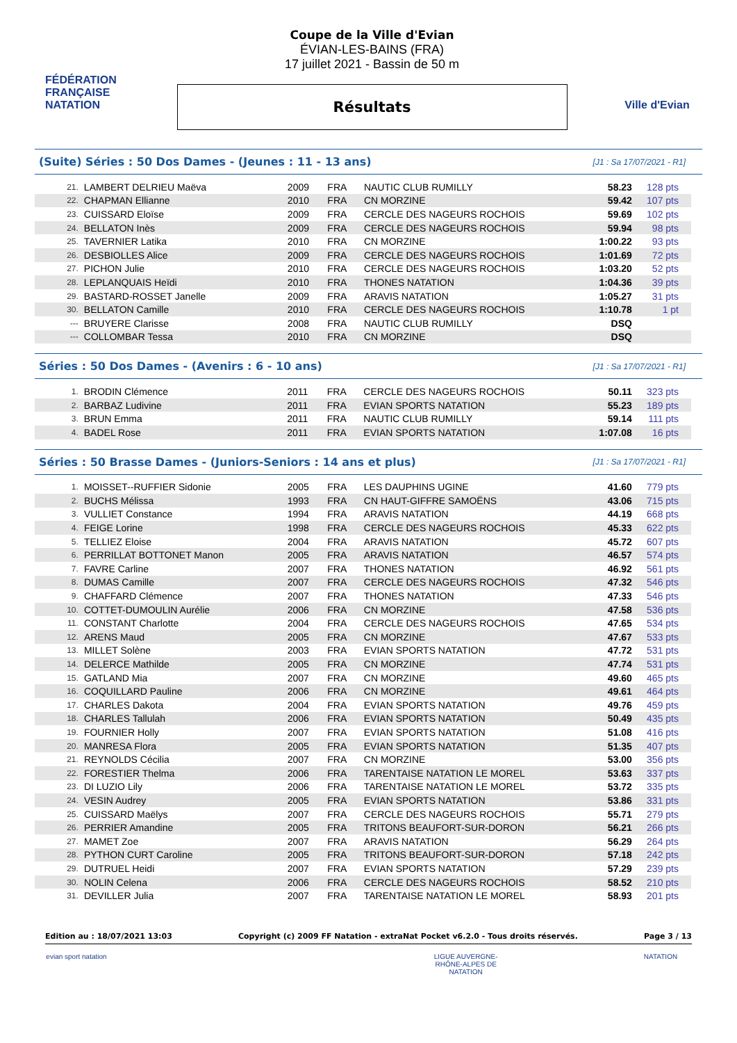FÉDÉRATION FRANÇAISE NATATION
Coupe de la Ville d'Evian
ÉVIAN-LES-BAINS (FRA)
17 juillet 2021 - Bassin de 50 m
Résultats
Ville d'Evian
(Suite) Séries : 50 Dos Dames - (Jeunes : 11 - 13 ans)
[J1 : Sa 17/07/2021 - R1]
| 21. | LAMBERT DELRIEU Maëva | 2009 | FRA | NAUTIC CLUB RUMILLY | 58.23 | 128 pts |
| 22. | CHAPMAN Ellianne | 2010 | FRA | CN MORZINE | 59.42 | 107 pts |
| 23. | CUISSARD Eloïse | 2009 | FRA | CERCLE DES NAGEURS ROCHOIS | 59.69 | 102 pts |
| 24. | BELLATON Inès | 2009 | FRA | CERCLE DES NAGEURS ROCHOIS | 59.94 | 98 pts |
| 25. | TAVERNIER Latika | 2010 | FRA | CN MORZINE | 1:00.22 | 93 pts |
| 26. | DESBIOLLES Alice | 2009 | FRA | CERCLE DES NAGEURS ROCHOIS | 1:01.69 | 72 pts |
| 27. | PICHON Julie | 2010 | FRA | CERCLE DES NAGEURS ROCHOIS | 1:03.20 | 52 pts |
| 28. | LEPLANQUAIS Heïdi | 2010 | FRA | THONES NATATION | 1:04.36 | 39 pts |
| 29. | BASTARD-ROSSET Janelle | 2009 | FRA | ARAVIS NATATION | 1:05.27 | 31 pts |
| 30. | BELLATON Camille | 2010 | FRA | CERCLE DES NAGEURS ROCHOIS | 1:10.78 | 1 pt |
| --- | BRUYERE Clarisse | 2008 | FRA | NAUTIC CLUB RUMILLY | DSQ | |
| --- | COLLOMBAR Tessa | 2010 | FRA | CN MORZINE | DSQ | |
Séries : 50 Dos Dames - (Avenirs : 6 - 10 ans)
[J1 : Sa 17/07/2021 - R1]
| 1. | BRODIN Clémence | 2011 | FRA | CERCLE DES NAGEURS ROCHOIS | 50.11 | 323 pts |
| 2. | BARBAZ Ludivine | 2011 | FRA | EVIAN SPORTS NATATION | 55.23 | 189 pts |
| 3. | BRUN Emma | 2011 | FRA | NAUTIC CLUB RUMILLY | 59.14 | 111 pts |
| 4. | BADEL Rose | 2011 | FRA | EVIAN SPORTS NATATION | 1:07.08 | 16 pts |
Séries : 50 Brasse Dames - (Juniors-Seniors : 14 ans et plus)
[J1 : Sa 17/07/2021 - R1]
| 1. | MOISSET--RUFFIER Sidonie | 2005 | FRA | LES DAUPHINS UGINE | 41.60 | 779 pts |
| 2. | BUCHS Mélissa | 1993 | FRA | CN HAUT-GIFFRE SAMOËNS | 43.06 | 715 pts |
| 3. | VULLIET Constance | 1994 | FRA | ARAVIS NATATION | 44.19 | 668 pts |
| 4. | FEIGE Lorine | 1998 | FRA | CERCLE DES NAGEURS ROCHOIS | 45.33 | 622 pts |
| 5. | TELLIEZ Eloise | 2004 | FRA | ARAVIS NATATION | 45.72 | 607 pts |
| 6. | PERRILLAT BOTTONET Manon | 2005 | FRA | ARAVIS NATATION | 46.57 | 574 pts |
| 7. | FAVRE Carline | 2007 | FRA | THONES NATATION | 46.92 | 561 pts |
| 8. | DUMAS Camille | 2007 | FRA | CERCLE DES NAGEURS ROCHOIS | 47.32 | 546 pts |
| 9. | CHAFFARD Clémence | 2007 | FRA | THONES NATATION | 47.33 | 546 pts |
| 10. | COTTET-DUMOULIN Aurélie | 2006 | FRA | CN MORZINE | 47.58 | 536 pts |
| 11. | CONSTANT Charlotte | 2004 | FRA | CERCLE DES NAGEURS ROCHOIS | 47.65 | 534 pts |
| 12. | ARENS Maud | 2005 | FRA | CN MORZINE | 47.67 | 533 pts |
| 13. | MILLET Solène | 2003 | FRA | EVIAN SPORTS NATATION | 47.72 | 531 pts |
| 14. | DELERCE Mathilde | 2005 | FRA | CN MORZINE | 47.74 | 531 pts |
| 15. | GATLAND Mia | 2007 | FRA | CN MORZINE | 49.60 | 465 pts |
| 16. | COQUILLARD Pauline | 2006 | FRA | CN MORZINE | 49.61 | 464 pts |
| 17. | CHARLES Dakota | 2004 | FRA | EVIAN SPORTS NATATION | 49.76 | 459 pts |
| 18. | CHARLES Tallulah | 2006 | FRA | EVIAN SPORTS NATATION | 50.49 | 435 pts |
| 19. | FOURNIER Holly | 2007 | FRA | EVIAN SPORTS NATATION | 51.08 | 416 pts |
| 20. | MANRESA Flora | 2005 | FRA | EVIAN SPORTS NATATION | 51.35 | 407 pts |
| 21. | REYNOLDS Cécilia | 2007 | FRA | CN MORZINE | 53.00 | 356 pts |
| 22. | FORESTIER Thelma | 2006 | FRA | TARENTAISE NATATION LE MOREL | 53.63 | 337 pts |
| 23. | DI LUZIO Lily | 2006 | FRA | TARENTAISE NATATION LE MOREL | 53.72 | 335 pts |
| 24. | VESIN Audrey | 2005 | FRA | EVIAN SPORTS NATATION | 53.86 | 331 pts |
| 25. | CUISSARD Maëlys | 2007 | FRA | CERCLE DES NAGEURS ROCHOIS | 55.71 | 279 pts |
| 26. | PERRIER Amandine | 2005 | FRA | TRITONS BEAUFORT-SUR-DORON | 56.21 | 266 pts |
| 27. | MAMET Zoe | 2007 | FRA | ARAVIS NATATION | 56.29 | 264 pts |
| 28. | PYTHON CURT Caroline | 2005 | FRA | TRITONS BEAUFORT-SUR-DORON | 57.18 | 242 pts |
| 29. | DUTRUEL Heidi | 2007 | FRA | EVIAN SPORTS NATATION | 57.29 | 239 pts |
| 30. | NOLIN Celena | 2006 | FRA | CERCLE DES NAGEURS ROCHOIS | 58.52 | 210 pts |
| 31. | DEVILLER Julia | 2007 | FRA | TARENTAISE NATATION LE MOREL | 58.93 | 201 pts |
Edition au : 18/07/2021 13:03 Copyright (c) 2009 FF Natation - extraNat Pocket v6.2.0 - Tous droits réservés. Page 3 / 13
evian sport natation
LIGUE AUVERGNE-RHÔNE-ALPES DE NATATION
NATATION